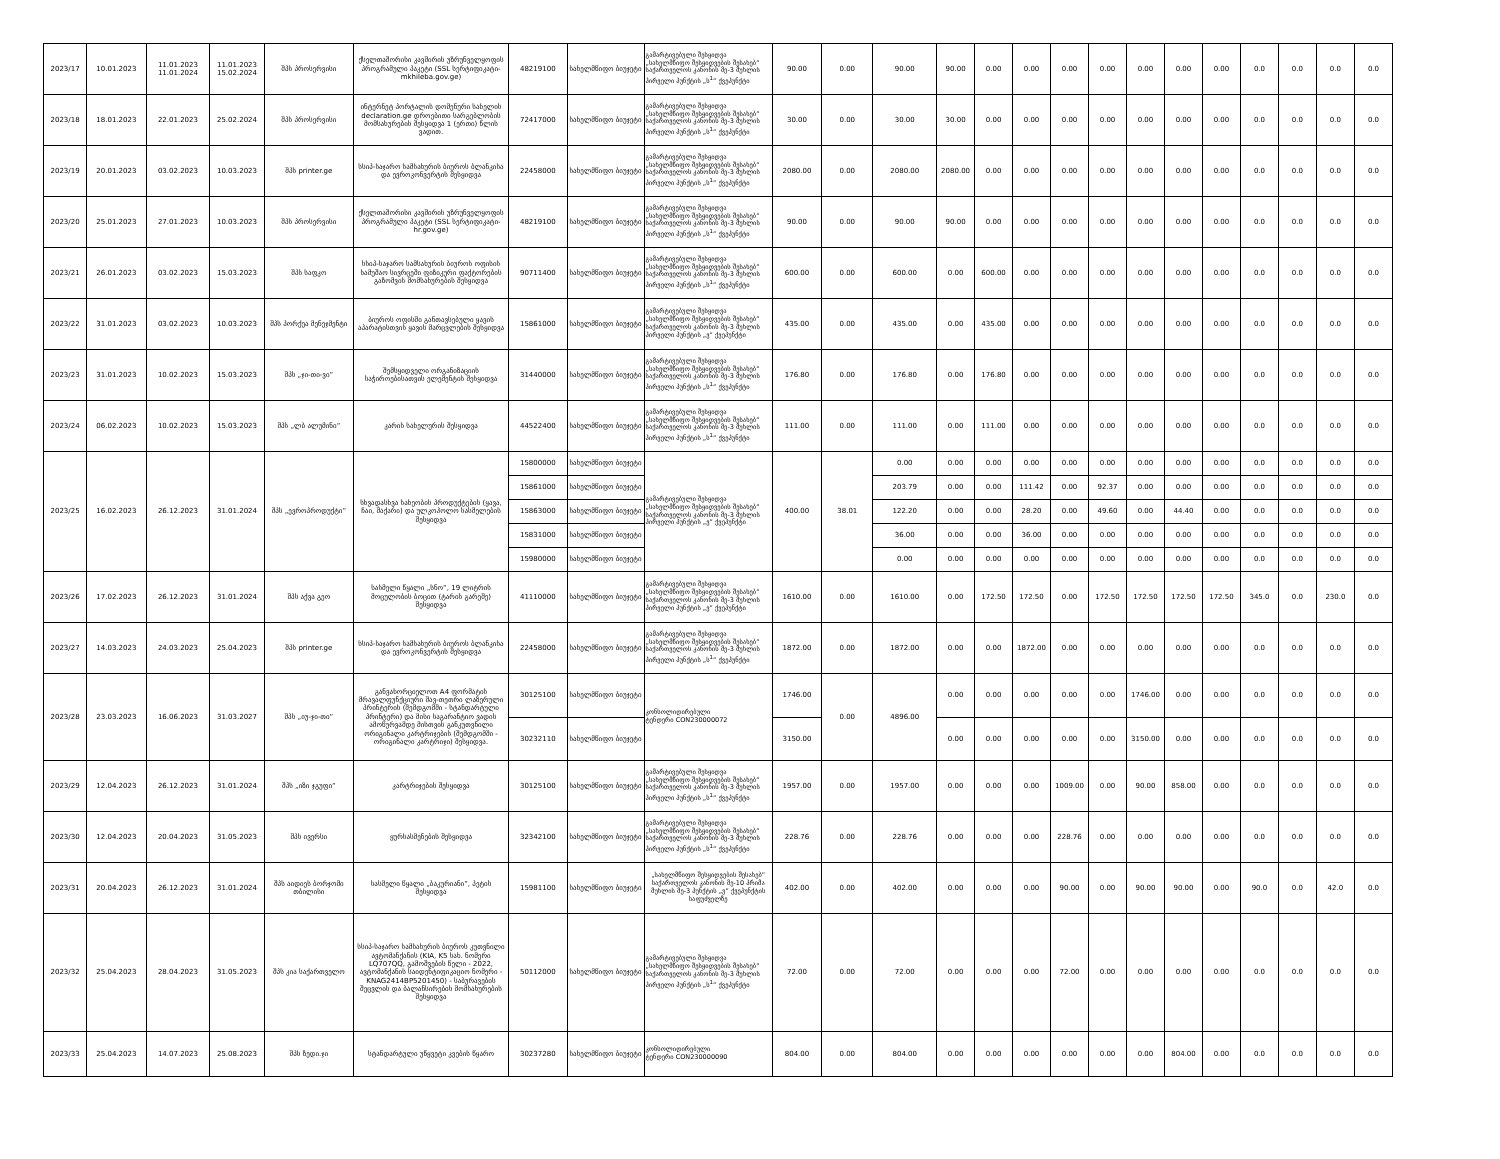| 2023/17 | 10.01.2023 | 11.01.2023 11.01.2024 | 11.01.2023 15.02.2024 | შპს პროსერვისი | ქსელთაშორისი კავშირის უზრუნველყოფის პროგრამული პაკეტი (SSL სერტიფიკატი- mkhileba.gov.ge) | 48219100 | სახელმწიფო ბიუჯეტი | გამარტივებული შესყიდვა „სახელმწიფო შესყიდვების შესახებ“ საქართველოს კანონის მე-3 მუხლის პირველი პუნქტის „ს<sup>1</sup>“ ქვეპუნქტი | 90.00 | 0.00 | 90.00 | 90.00 | 0.00 | 0.00 | 0.00 | 0.00 | 0.00 | 0.00 | 0.00 | 0.0 | 0.0 | 0.0 | 0.0 |
| 2023/18 | 18.01.2023 | 22.01.2023 | 25.02.2024 | შპს პროსერვისი | ინტერნეტ პორტალის დომენური სახელის declaration.ge დროებითი სარგებლობის მომსახურების შესყიდვა 1 (ერთი) წლის ვადით. | 72417000 | სახელმწიფო ბიუჯეტი | გამარტივებული შესყიდვა „სახელმწიფო შესყიდვების შესახებ“ საქართველოს კანონის მე-3 მუხლის პირველი პუნქტის „ს<sup>1</sup>“ ქვეპუნქტი | 30.00 | 0.00 | 30.00 | 30.00 | 0.00 | 0.00 | 0.00 | 0.00 | 0.00 | 0.00 | 0.00 | 0.0 | 0.0 | 0.0 | 0.0 |
| 2023/19 | 20.01.2023 | 03.02.2023 | 10.03.2023 | შპს printer.ge | სსიპ-საჯარო სამსახურის ბიუროს ბლანკისა და ევროკონვერტის შესყიდვა | 22458000 | სახელმწიფო ბიუჯეტი | გამარტივებული შესყიდვა „სახელმწიფო შესყიდვების შესახებ“ საქართველოს კანონის მე-3 მუხლის პირველი პუნქტის „ს<sup>1</sup>“ ქვეპუნქტი | 2080.00 | 0.00 | 2080.00 | 2080.00 | 0.00 | 0.00 | 0.00 | 0.00 | 0.00 | 0.00 | 0.00 | 0.0 | 0.0 | 0.0 | 0.0 |
| 2023/20 | 25.01.2023 | 27.01.2023 | 10.03.2023 | შპს პროსერვისი | ქსელთაშორისი კავშირის უზრუნველყოფის პროგრამული პაკეტი (SSL სერტიფიკატი- hr.gov.ge) | 48219100 | სახელმწიფო ბიუჯეტი | გამარტივებული შესყიდვა „სახელმწიფო შესყიდვების შესახებ“ საქართველოს კანონის მე-3 მუხლის პირველი პუნქტის „ს<sup>1</sup>“ ქვეპუნქტი | 90.00 | 0.00 | 90.00 | 90.00 | 0.00 | 0.00 | 0.00 | 0.00 | 0.00 | 0.00 | 0.00 | 0.0 | 0.0 | 0.0 | 0.0 |
| 2023/21 | 26.01.2023 | 03.02.2023 | 15.03.2023 | შპს საფკო | სსიპ-საჯარო სამსახურის ბიუროს ოფისის სამუშაო სივრცეში ფიზიკური ფაქტორების გაზომვის მომსახურების შესყიდვა | 90711400 | სახელმწიფო ბიუჯეტი | გამარტივებული შესყიდვა „სახელმწიფო შესყიდვების შესახებ“ საქართველოს კანონის მე-3 მუხლის პირველი პუნქტის „ს<sup>1</sup>“ ქვეპუნქტი | 600.00 | 0.00 | 600.00 | 0.00 | 600.00 | 0.00 | 0.00 | 0.00 | 0.00 | 0.00 | 0.00 | 0.0 | 0.0 | 0.0 | 0.0 |
| 2023/22 | 31.01.2023 | 03.02.2023 | 10.03.2023 | შპს პორქეა მენეჯმენტი | ბიუროს ოფისში განთავსებული ყავის აპარატისთვის ყავის მარცვლების შესყიდვა | 15861000 | სახელმწიფო ბიუჯეტი | გამარტივებული შესყიდვა „სახელმწიფო შესყიდვების შესახებ“ საქართველოს კანონის მე-3 მუხლის პირველი პუნქტის „ვ“ ქვეპუნქტი | 435.00 | 0.00 | 435.00 | 0.00 | 435.00 | 0.00 | 0.00 | 0.00 | 0.00 | 0.00 | 0.00 | 0.0 | 0.0 | 0.0 | 0.0 |
| 2023/23 | 31.01.2023 | 10.02.2023 | 15.03.2023 | შპს „ჯი-თი-ვი“ | შემსყიდველი ორგანიზაციის საჭიროებისათვის ელემენტის შესყიდვა | 31440000 | სახელმწიფო ბიუჯეტი | გამარტივებული შესყიდვა „სახელმწიფო შესყიდვების შესახებ“ საქართველოს კანონის მე-3 მუხლის პირველი პუნქტის „ს<sup>1</sup>“ ქვეპუნქტი | 176.80 | 0.00 | 176.80 | 0.00 | 176.80 | 0.00 | 0.00 | 0.00 | 0.00 | 0.00 | 0.00 | 0.0 | 0.0 | 0.0 | 0.0 |
| 2023/24 | 06.02.2023 | 10.02.2023 | 15.03.2023 | შპს „ლბ ალუმინი“ | კარის სახელურის შესყიდვა | 44522400 | სახელმწიფო ბიუჯეტი | გამარტივებული შესყიდვა „სახელმწიფო შესყიდვების შესახებ“ საქართველოს კანონის მე-3 მუხლის პირველი პუნქტის „ს<sup>1</sup>“ ქვეპუნქტი | 111.00 | 0.00 | 111.00 | 0.00 | 111.00 | 0.00 | 0.00 | 0.00 | 0.00 | 0.00 | 0.00 | 0.0 | 0.0 | 0.0 | 0.0 |
| 2023/25 | 16.02.2023 | 26.12.2023 | 31.01.2024 | შპს „ევროპროდუქტი“ | სხვადასხვა სახეობის პროდუქტების (ყავა, ჩაი, შაქარი) და ულკოჰოლო სასმელების შესყიდვა | 15800000 | სახელმწიფო ბიუჯეტი | გამარტივებული შესყიდვა „სახელმწიფო შესყიდვების შესახებ“ საქართველოს კანონის მე-3 მუხლის პირველი პუნქტის „ვ“ ქვეპუნქტი | 400.00 | 38.01 | 0.00 | 0.00 | 0.00 | 0.00 | 0.00 | 0.00 | 0.00 | 0.00 | 0.00 | 0.0 | 0.0 | 0.0 | 0.0 |
| | | | | | | 15861000 | სახელმწიფო ბიუჯეტი | | | | 203.79 | 0.00 | 0.00 | 111.42 | 0.00 | 92.37 | 0.00 | 0.00 | 0.00 | 0.0 | 0.0 | 0.0 | 0.0 |
| | | | | | | 15863000 | სახელმწიფო ბიუჯეტი | | | | 122.20 | 0.00 | 0.00 | 28.20 | 0.00 | 49.60 | 0.00 | 44.40 | 0.00 | 0.0 | 0.0 | 0.0 | 0.0 |
| | | | | | | 15831000 | სახელმწიფო ბიუჯეტი | | | | 36.00 | 0.00 | 0.00 | 36.00 | 0.00 | 0.00 | 0.00 | 0.00 | 0.00 | 0.0 | 0.0 | 0.0 | 0.0 |
| | | | | | | 15980000 | სახელმწიფო ბიუჯეტი | | | | 0.00 | 0.00 | 0.00 | 0.00 | 0.00 | 0.00 | 0.00 | 0.00 | 0.00 | 0.0 | 0.0 | 0.0 | 0.0 |
| 2023/26 | 17.02.2023 | 26.12.2023 | 31.01.2024 | შპს აქვა გეო | სასმელი წყალი „სნო“, 19 ლიტრის მოცულობის ბოცით (ტარის გარეშე) შესყიდვა | 41110000 | სახელმწიფო ბიუჯეტი | გამარტივებული შესყიდვა „სახელმწიფო შესყიდვების შესახებ“ საქართველოს კანონის მე-3 მუხლის პირველი პუნქტის „ვ“ ქვეპუნქტი | 1610.00 | 0.00 | 1610.00 | 0.00 | 172.50 | 172.50 | 0.00 | 172.50 | 172.50 | 172.50 | 172.50 | 345.0 | 0.0 | 230.0 | 0.0 |
| 2023/27 | 14.03.2023 | 24.03.2023 | 25.04.2023 | შპს printer.ge | სსიპ-საჯარო სამსახურის ბიუროს ბლანკისა და ევროკონვერტის შესყიდვა | 22458000 | სახელმწიფო ბიუჯეტი | გამარტივებული შესყიდვა „სახელმწიფო შესყიდვების შესახებ“ საქართველოს კანონის მე-3 მუხლის პირველი პუნქტის „ს<sup>1</sup>“ ქვეპუნქტი | 1872.00 | 0.00 | 1872.00 | 0.00 | 0.00 | 1872.00 | 0.00 | 0.00 | 0.00 | 0.00 | 0.00 | 0.0 | 0.0 | 0.0 | 0.0 |
| 2023/28 | 23.03.2023 | 16.06.2023 | 31.03.2027 | შპს „იუ-ჯი-თი“ | განვახორციელოთ A4 ფორმატის მრავალფუნქციური შავ-თეთრი ლაზერული პრინტერის (შემდგომში - სტანდარტული პრინტერი) და მისი საგარანტიო ვადის ამოწურვამდე მისთვის განკუთვნილი ორიგინალი კარტრიჯების (შემდგომში - ორიგინალი კარტრიჯი) შესყიდვა. | 30125100 | სახელმწიფო ბიუჯეტი | კონსოლიდირებული ტენდერი CON230000072 | 1746.00 | 0.00 | 4896.00 | 0.00 | 0.00 | 0.00 | 0.00 | 0.00 | 1746.00 | 0.00 | 0.00 | 0.0 | 0.0 | 0.0 | 0.0 |
| | | | | | | 30232110 | სახელმწიფო ბიუჯეტი | | 3150.00 | | | 0.00 | 0.00 | 0.00 | 0.00 | 0.00 | 3150.00 | 0.00 | 0.00 | 0.0 | 0.0 | 0.0 | 0.0 |
| 2023/29 | 12.04.2023 | 26.12.2023 | 31.01.2024 | შპს „იზი ჯგუფი“ | კარტრიჯების შესყიდვა | 30125100 | სახელმწიფო ბიუჯეტი | გამარტივებული შესყიდვა „სახელმწიფო შესყიდვების შესახებ“ საქართველოს კანონის მე-3 მუხლის პირველი პუნქტის „ს<sup>1</sup>“ ქვეპუნქტი | 1957.00 | 0.00 | 1957.00 | 0.00 | 0.00 | 0.00 | 1009.00 | 0.00 | 90.00 | 858.00 | 0.00 | 0.0 | 0.0 | 0.0 | 0.0 |
| 2023/30 | 12.04.2023 | 20.04.2023 | 31.05.2023 | შპს ივერსი | ყურსასმენების შესყიდვა | 32342100 | სახელმწიფო ბიუჯეტი | გამარტივებული შესყიდვა „სახელმწიფო შესყიდვების შესახებ“ საქართველოს კანონის მე-3 მუხლის პირველი პუნქტის „ს<sup>1</sup>“ ქვეპუნქტი | 228.76 | 0.00 | 228.76 | 0.00 | 0.00 | 0.00 | 228.76 | 0.00 | 0.00 | 0.00 | 0.00 | 0.0 | 0.0 | 0.0 | 0.0 |
| 2023/31 | 20.04.2023 | 26.12.2023 | 31.01.2024 | შპს აიდიეს ბორჯომი თბილისი | სასმელი წყალი „ბაკურიანი“, პეტის შესყიდვა | 15981100 | სახელმწიფო ბიუჯეტი | „სახელმწიფო შესყიდვების შესახებ“ საქართველოს კანონის მე-10 პრიმა მუხლის მე-3 პუნქტის „ვ“ ქვეპუნქტის საფუძველზე | 402.00 | 0.00 | 402.00 | 0.00 | 0.00 | 0.00 | 90.00 | 0.00 | 90.00 | 90.00 | 0.00 | 90.0 | 0.0 | 42.0 | 0.0 |
| 2023/32 | 25.04.2023 | 28.04.2023 | 31.05.2023 | შპს კია საქართველო | სსიპ-საჯარო სამსახურის ბიუროს კუთვნილი ავტომანქანის (KIA, K5 სახ. ნომერი LQ707QQ, გამოშვების წელი - 2022, ავტომანქანის საიდენტიფიკაციო ნომერი - KNAG2414BP5201450) - საბურავების შეცვლის და ბალანსირების მომსახურების შესყიდვა | 50112000 | სახელმწიფო ბიუჯეტი | გამარტივებული შესყიდვა „სახელმწიფო შესყიდვების შესახებ“ საქართველოს კანონის მე-3 მუხლის პირველი პუნქტის „ს<sup>1</sup>“ ქვეპუნქტი | 72.00 | 0.00 | 72.00 | 0.00 | 0.00 | 0.00 | 72.00 | 0.00 | 0.00 | 0.00 | 0.00 | 0.0 | 0.0 | 0.0 | 0.0 |
| 2023/33 | 25.04.2023 | 14.07.2023 | 25.08.2023 | შპს ზედი.ჯი | სტანდარტული უწყვეტი კვების წყარო | 30237280 | სახელმწიფო ბიუჯეტი | კონსოლიდირებული ტენდერი CON230000090 | 804.00 | 0.00 | 804.00 | 0.00 | 0.00 | 0.00 | 0.00 | 0.00 | 0.00 | 804.00 | 0.00 | 0.0 | 0.0 | 0.0 | 0.0 |